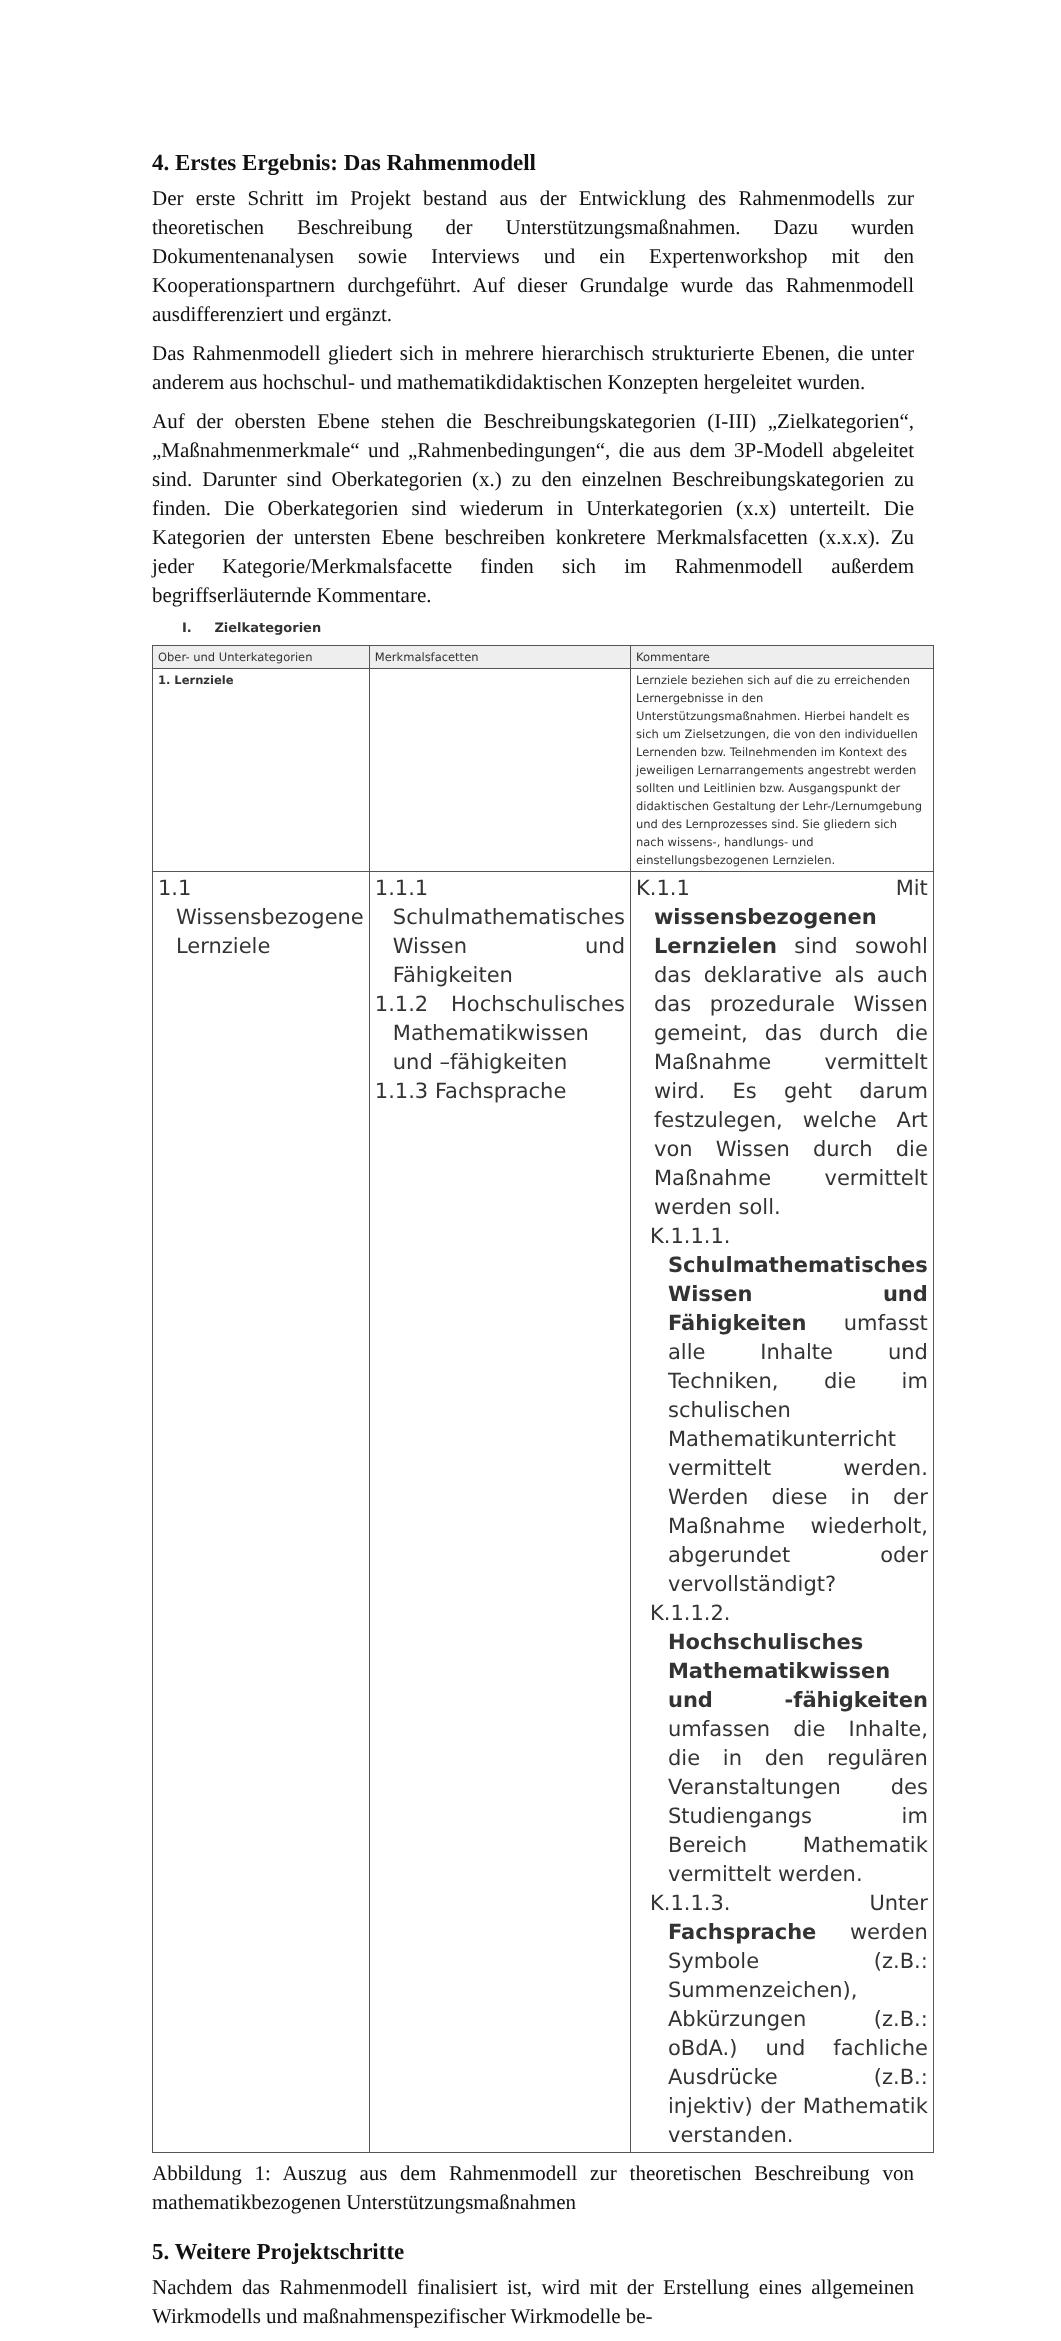4. Erstes Ergebnis: Das Rahmenmodell
Der erste Schritt im Projekt bestand aus der Entwicklung des Rahmenmodells zur theoretischen Beschreibung der Unterstützungsmaßnahmen. Dazu wurden Dokumentenanalysen sowie Interviews und ein Expertenworkshop mit den Kooperationspartnern durchgeführt. Auf dieser Grundalge wurde das Rahmenmodell ausdifferenziert und ergänzt.
Das Rahmenmodell gliedert sich in mehrere hierarchisch strukturierte Ebenen, die unter anderem aus hochschul- und mathematikdidaktischen Konzepten hergeleitet wurden.
Auf der obersten Ebene stehen die Beschreibungskategorien (I-III) „Zielkategorien“, „Maßnahmenmerkmale“ und „Rahmenbedingungen“, die aus dem 3P-Modell abgeleitet sind. Darunter sind Oberkategorien (x.) zu den einzelnen Beschreibungskategorien zu finden. Die Oberkategorien sind wiederum in Unterkategorien (x.x) unterteilt. Die Kategorien der untersten Ebene beschreiben konkretere Merkmalsfacetten (x.x.x). Zu jeder Kategorie/Merkmalsfacette finden sich im Rahmenmodell außerdem begriffserläuternde Kommentare.
I. Zielkategorien
| Ober- und Unterkategorien | Merkmalsfacetten | Kommentare |
| --- | --- | --- |
| 1. Lernziele | | Lernziele beziehen sich auf die zu erreichenden Lernergebnisse in den Unterstützungsmaßnahmen. Hierbei handelt es sich um Zielsetzungen, die von den individuellen Lernenden bzw. Teilnehmenden im Kontext des jeweiligen Lernarrangements angestrebt werden sollten und Leitlinien bzw. Ausgangspunkt der didaktischen Gestaltung der Lehr-/Lernumgebung und des Lernprozesses sind. Sie gliedern sich nach wissens-, handlungs- und einstellungsbezogenen Lernzielen. |
| 1.1 Wissensbezogene Lernziele | 1.1.1 Schulmathematisches Wissen und Fähigkeiten 1.1.2 Hochschulisches Mathematikwissen und –fähigkeiten 1.1.3 Fachsprache | K.1.1 Mit wissensbezogenen Lernzielen sind sowohl das deklarative als auch das prozedurale Wissen gemeint, das durch die Maßnahme vermittelt wird. Es geht darum festzulegen, welche Art von Wissen durch die Maßnahme vermittelt werden soll. K.1.1.1. Schulmathematisches Wissen und Fähigkeiten umfasst alle Inhalte und Techniken, die im schulischen Mathematikunterricht vermittelt werden. Werden diese in der Maßnahme wiederholt, abgerundet oder vervollständigt? K.1.1.2. Hochschulisches Mathematikwissen und -fähigkeiten umfassen die Inhalte, die in den regulären Veranstaltungen des Studiengangs im Bereich Mathematik vermittelt werden. K.1.1.3. Unter Fachsprache werden Symbole (z.B.: Summenzeichen), Abkürzungen (z.B.: oBdA.) und fachliche Ausdrücke (z.B.: injektiv) der Mathematik verstanden. |
Abbildung 1: Auszug aus dem Rahmenmodell zur theoretischen Beschreibung von mathematikbezogenen Unterstützungsmaßnahmen
5. Weitere Projektschritte
Nachdem das Rahmenmodell finalisiert ist, wird mit der Erstellung eines allgemeinen Wirkmodells und maßnahmenspezifischer Wirkmodelle be-